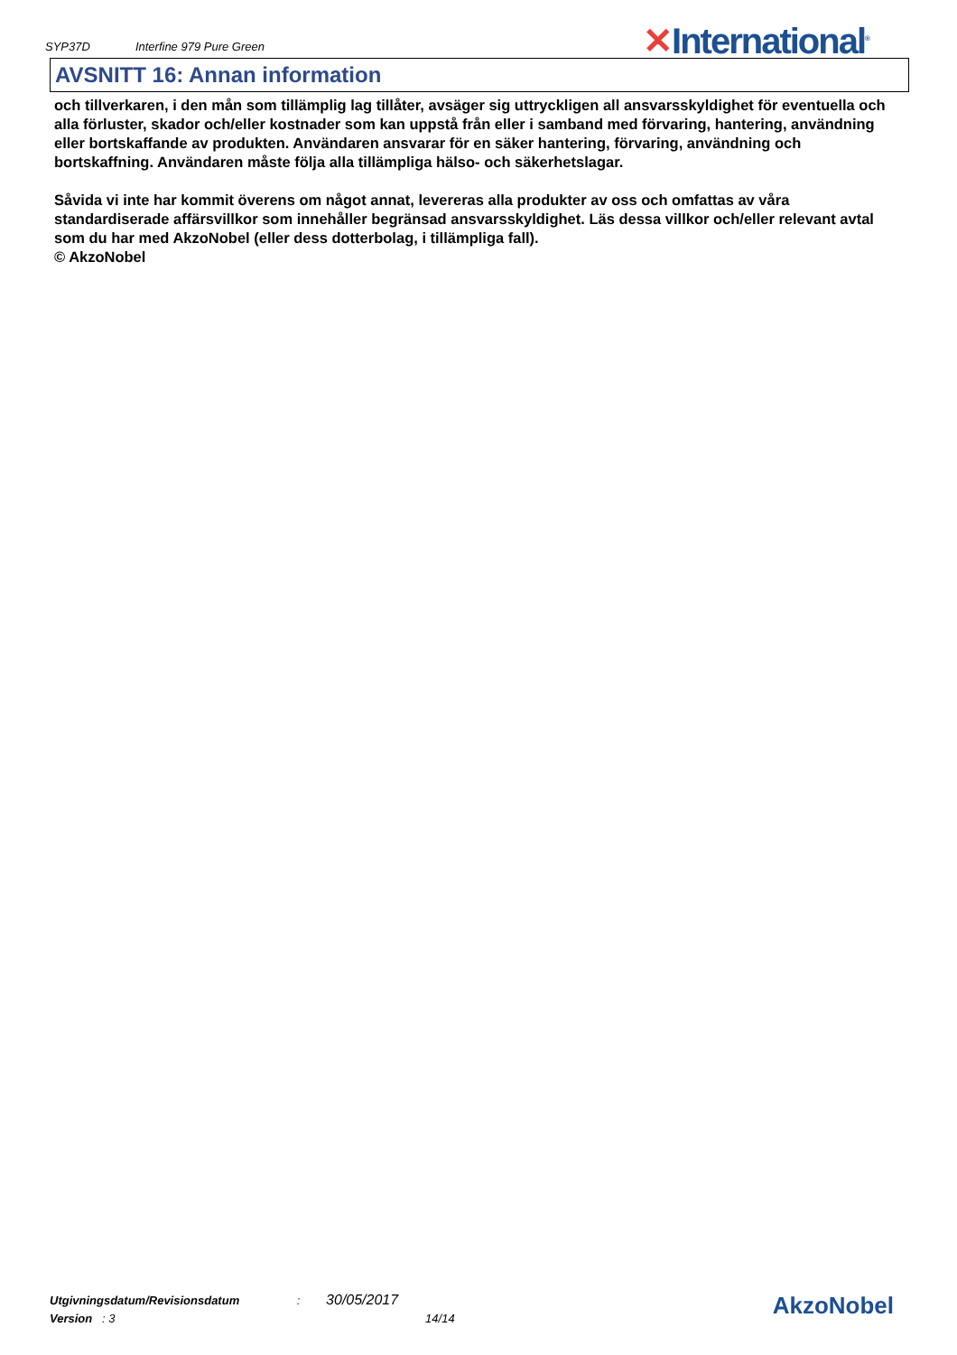SYP37D Interfine 979 Pure Green
✕International<sup>®</sup>
AVSNITT 16: Annan information
och tillverkaren, i den mån som tillämplig lag tillåter, avsäger sig uttryckligen all ansvarsskyldighet för eventuella och alla förluster, skador och/eller kostnader som kan uppstå från eller i samband med förvaring, hantering, användning eller bortskaffande av produkten. Användaren ansvarar för en säker hantering, förvaring, användning och bortskaffning. Användaren måste följa alla tillämpliga hälso- och säkerhetslagar.
Såvida vi inte har kommit överens om något annat, levereras alla produkter av oss och omfattas av våra standardiserade affärsvillkor som innehåller begränsad ansvarsskyldighet. Läs dessa villkor och/eller relevant avtal som du har med AkzoNobel (eller dess dotterbolag, i tillämpliga fall).
© AkzoNobel
Utgivningsdatum/Revisionsdatum : 30/05/2017
Version : 3 14/14
AkzoNobel